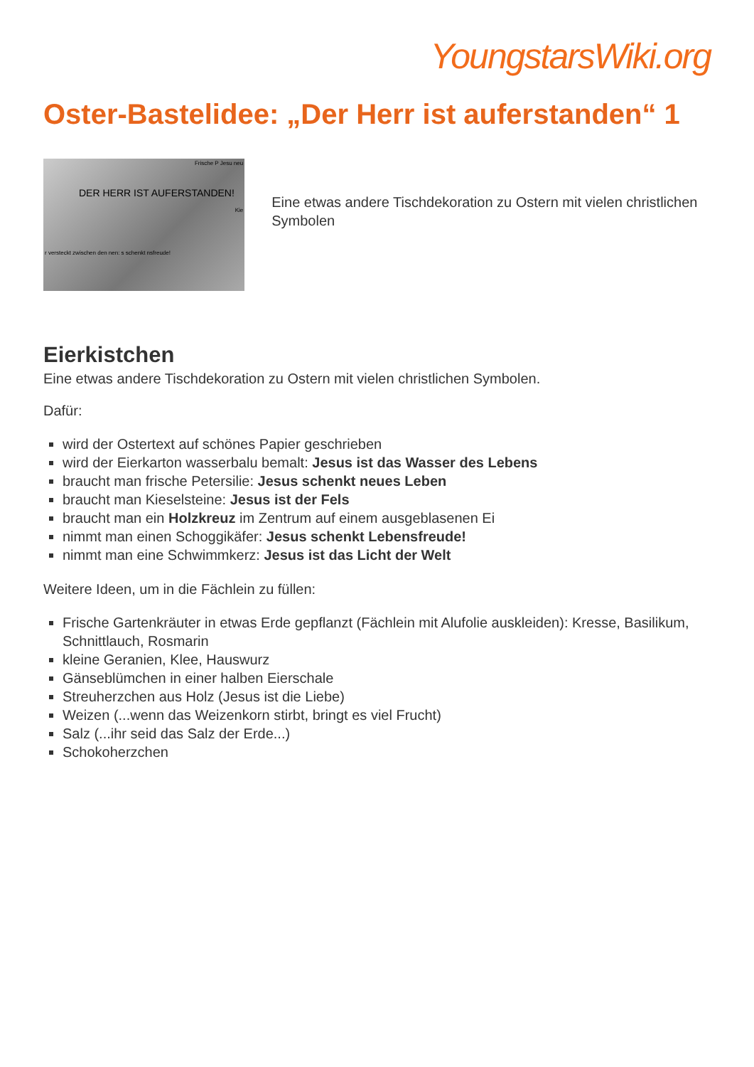YoungstarsWiki.org
Oster-Bastelidee: „Der Herr ist auferstanden“ 1
r versteckt zwischen den nen: s schenkt nsfreude!
Frische P Jesu neu
Kie
DER HERR IST AUFERSTANDEN!
Eine etwas andere Tischdekoration zu Ostern mit vielen christlichen Symbolen
Eierkistchen
Eine etwas andere Tischdekoration zu Ostern mit vielen christlichen Symbolen.
Dafür:
wird der Ostertext auf schönes Papier geschrieben
wird der Eierkarton wasserbalu bemalt: Jesus ist das Wasser des Lebens
braucht man frische Petersilie: Jesus schenkt neues Leben
braucht man Kieselsteine: Jesus ist der Fels
braucht man ein Holzkreuz im Zentrum auf einem ausgeblasenen Ei
nimmt man einen Schoggikäfer: Jesus schenkt Lebensfreude!
nimmt man eine Schwimmkerz: Jesus ist das Licht der Welt
Weitere Ideen, um in die Fächlein zu füllen:
Frische Gartenkräuter in etwas Erde gepflanzt (Fächlein mit Alufolie auskleiden): Kresse, Basilikum, Schnittlauch, Rosmarin
kleine Geranien, Klee, Hauswurz
Gänseblümchen in einer halben Eierschale
Streuherzchen aus Holz (Jesus ist die Liebe)
Weizen (...wenn das Weizenkorn stirbt, bringt es viel Frucht)
Salz (...ihr seid das Salz der Erde...)
Schokoherzchen